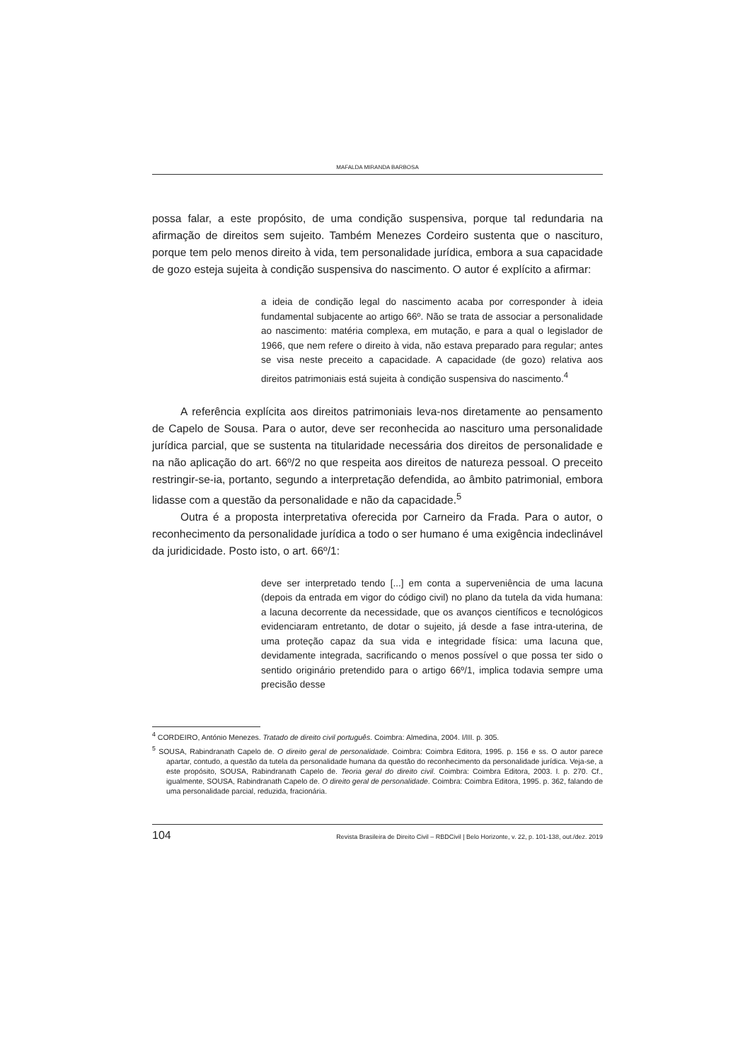MAFALDA MIRANDA BARBOSA
possa falar, a este propósito, de uma condição suspensiva, porque tal redundaria na afirmação de direitos sem sujeito. Também Menezes Cordeiro sustenta que o nascituro, porque tem pelo menos direito à vida, tem personalidade jurídica, embora a sua capacidade de gozo esteja sujeita à condição suspensiva do nascimento. O autor é explícito a afirmar:
a ideia de condição legal do nascimento acaba por corresponder à ideia fundamental subjacente ao artigo 66º. Não se trata de associar a personalidade ao nascimento: matéria complexa, em mutação, e para a qual o legislador de 1966, que nem refere o direito à vida, não estava preparado para regular; antes se visa neste preceito a capacidade. A capacidade (de gozo) relativa aos direitos patrimoniais está sujeita à condição suspensiva do nascimento.<sup>4</sup>
A referência explícita aos direitos patrimoniais leva-nos diretamente ao pensamento de Capelo de Sousa. Para o autor, deve ser reconhecida ao nascituro uma personalidade jurídica parcial, que se sustenta na titularidade necessária dos direitos de personalidade e na não aplicação do art. 66º/2 no que respeita aos direitos de natureza pessoal. O preceito restringir-se-ia, portanto, segundo a interpretação defendida, ao âmbito patrimonial, embora lidasse com a questão da personalidade e não da capacidade.<sup>5</sup>
Outra é a proposta interpretativa oferecida por Carneiro da Frada. Para o autor, o reconhecimento da personalidade jurídica a todo o ser humano é uma exigência indeclinável da juridicidade. Posto isto, o art. 66º/1:
deve ser interpretado tendo [...] em conta a superveniência de uma lacuna (depois da entrada em vigor do código civil) no plano da tutela da vida humana: a lacuna decorrente da necessidade, que os avanços científicos e tecnológicos evidenciaram entretanto, de dotar o sujeito, já desde a fase intra-uterina, de uma proteção capaz da sua vida e integridade física: uma lacuna que, devidamente integrada, sacrificando o menos possível o que possa ter sido o sentido originário pretendido para o artigo 66º/1, implica todavia sempre uma precisão desse
<sup>4</sup> CORDEIRO, António Menezes. Tratado de direito civil português. Coimbra: Almedina, 2004. I/III. p. 305.
<sup>5</sup> SOUSA, Rabindranath Capelo de. O direito geral de personalidade. Coimbra: Coimbra Editora, 1995. p. 156 e ss. O autor parece apartar, contudo, a questão da tutela da personalidade humana da questão do reconhecimento da personalidade jurídica. Veja-se, a este propósito, SOUSA, Rabindranath Capelo de. Teoria geral do direito civil. Coimbra: Coimbra Editora, 2003. I. p. 270. Cf., igualmente, SOUSA, Rabindranath Capelo de. O direito geral de personalidade. Coimbra: Coimbra Editora, 1995. p. 362, falando de uma personalidade parcial, reduzida, fracionária.
104 Revista Brasileira de Direito Civil – RBDCivil | Belo Horizonte, v. 22, p. 101-138, out./dez. 2019